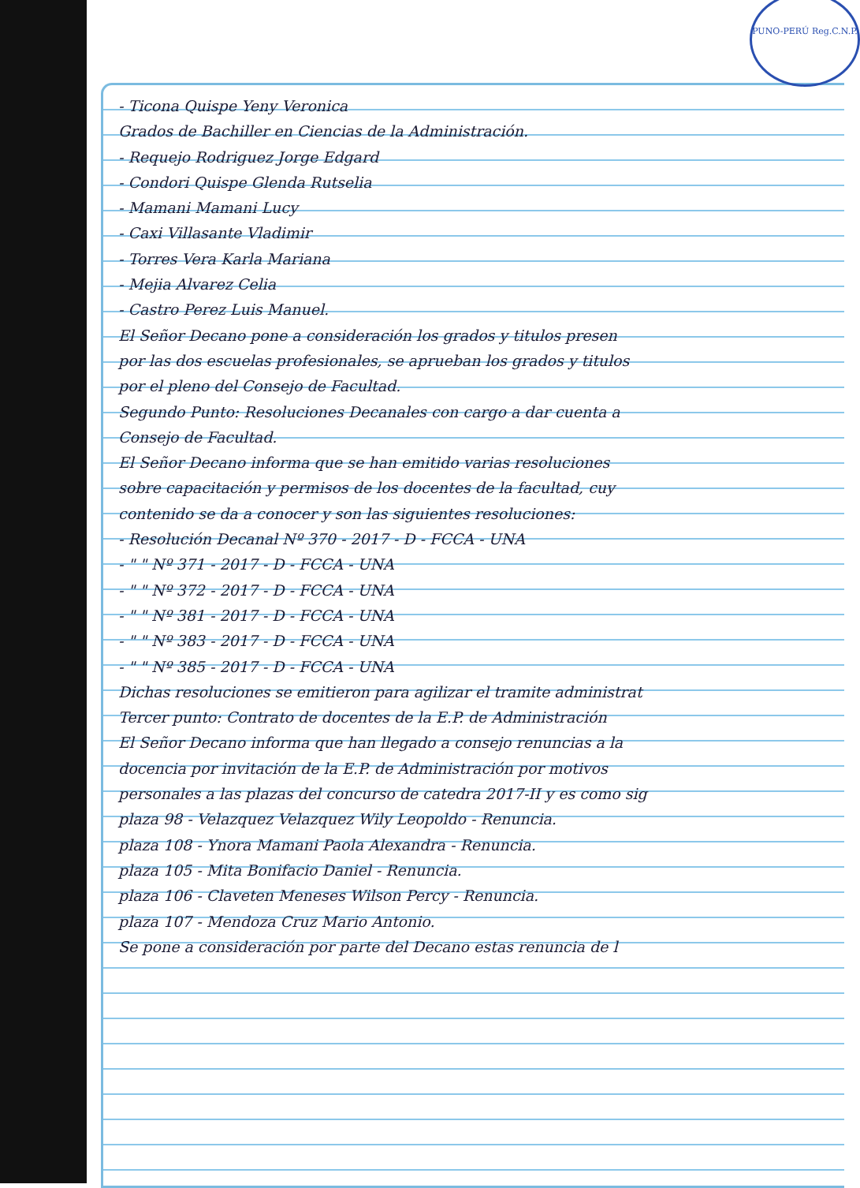PUNO-PERÚ Reg.C.N.P.
- Ticona Quispe Yeny Veronica
Grados de Bachiller en Ciencias de la Administración.
- Requejo Rodriguez Jorge Edgard
- Condori Quispe Glenda Rutselia
- Mamani Mamani Lucy
- Caxi Villasante Vladimir
- Torres Vera Karla Mariana
- Mejia Alvarez Celia
- Castro Perez Luis Manuel.
El Señor Decano pone a consideración los grados y titulos presen
por las dos escuelas profesionales, se aprueban los grados y titulos
por el pleno del Consejo de Facultad.
Segundo Punto: Resoluciones Decanales con cargo a dar cuenta a
Consejo de Facultad.
El Señor Decano informa que se han emitido varias resoluciones
sobre capacitación y permisos de los docentes de la facultad, cuy
contenido se da a conocer y son las siguientes resoluciones:
- Resolución Decanal Nº 370 - 2017 - D - FCCA - UNA
- " " Nº 371 - 2017 - D - FCCA - UNA
- " " Nº 372 - 2017 - D - FCCA - UNA
- " " Nº 381 - 2017 - D - FCCA - UNA
- " " Nº 383 - 2017 - D - FCCA - UNA
- " " Nº 385 - 2017 - D - FCCA - UNA
Dichas resoluciones se emitieron para agilizar el tramite administrat
Tercer punto: Contrato de docentes de la E.P. de Administración
El Señor Decano informa que han llegado a consejo renuncias a la
docencia por invitación de la E.P. de Administración por motivos
personales a las plazas del concurso de catedra 2017-II y es como sig
plaza 98 - Velazquez Velazquez Wily Leopoldo - Renuncia.
plaza 108 - Ynora Mamani Paola Alexandra - Renuncia.
plaza 105 - Mita Bonifacio Daniel - Renuncia.
plaza 106 - Claveten Meneses Wilson Percy - Renuncia.
plaza 107 - Mendoza Cruz Mario Antonio.
Se pone a consideración por parte del Decano estas renuncia de l